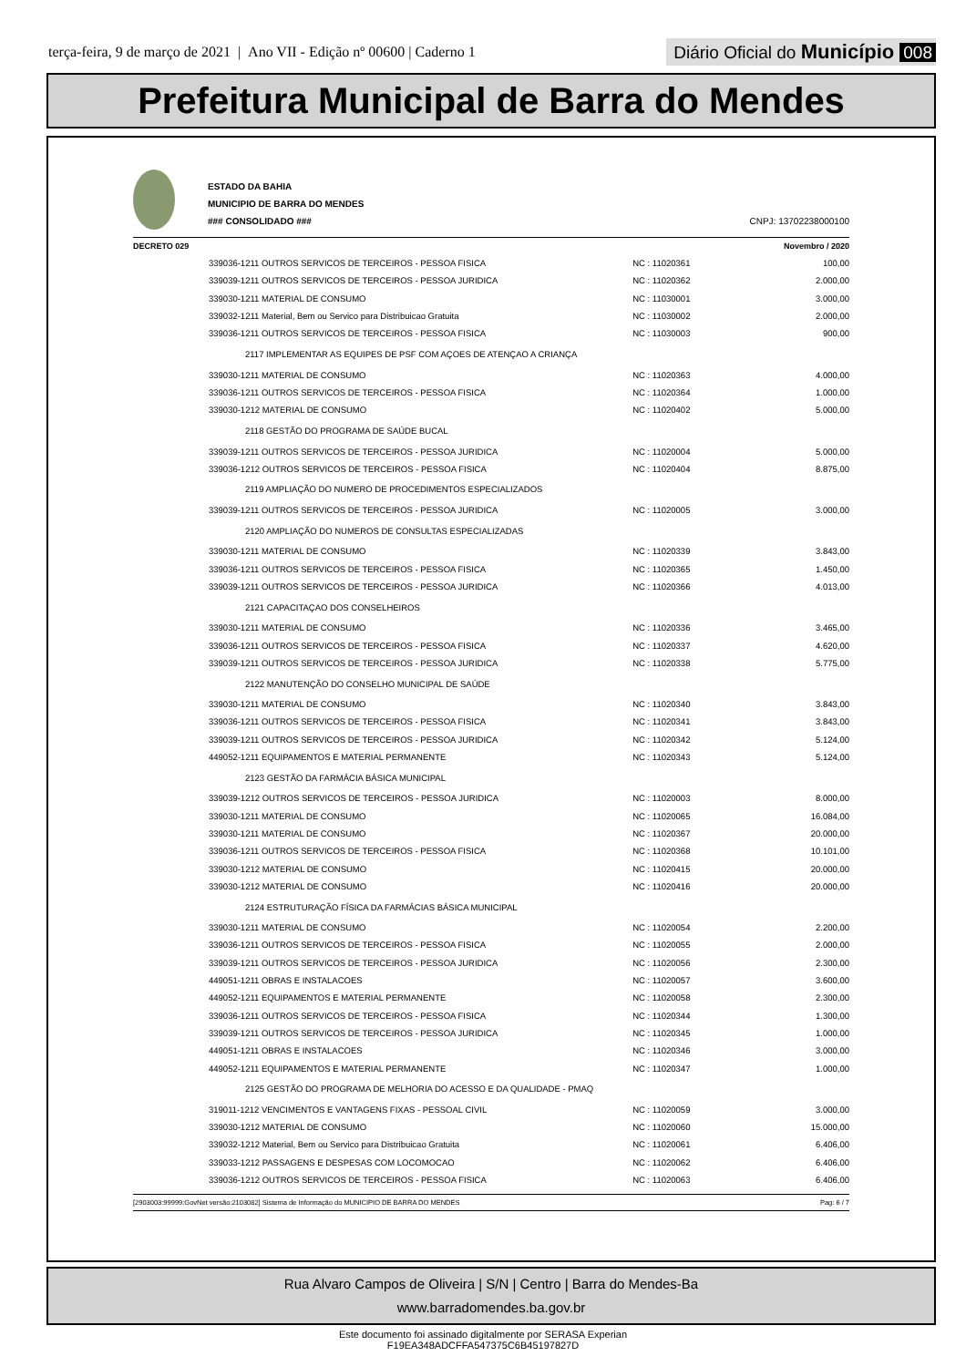terça-feira, 9 de março de 2021 | Ano VII - Edição nº 00600 | Caderno 1
Diário Oficial do Município 008
Prefeitura Municipal de Barra do Mendes
ESTADO DA BAHIA
MUNICIPIO DE BARRA DO MENDES
### CONSOLIDADO ###
CNPJ: 13702238000100
DECRETO 029 Novembro / 2020
| 339036-1211 OUTROS SERVICOS DE TERCEIROS - PESSOA FISICA | NC : 11020361 | 100,00 |
| 339039-1211 OUTROS SERVICOS DE TERCEIROS - PESSOA JURIDICA | NC : 11020362 | 2.000,00 |
| 339030-1211 MATERIAL DE CONSUMO | NC : 11030001 | 3.000,00 |
| 339032-1211 Material, Bem ou Servico para Distribuicao Gratuita | NC : 11030002 | 2.000,00 |
| 339036-1211 OUTROS SERVICOS DE TERCEIROS - PESSOA FISICA | NC : 11030003 | 900,00 |
| 2117 IMPLEMENTAR AS EQUIPES DE PSF COM AÇOES DE ATENÇAO A CRIANÇA | | |
| 339030-1211 MATERIAL DE CONSUMO | NC : 11020363 | 4.000,00 |
| 339036-1211 OUTROS SERVICOS DE TERCEIROS - PESSOA FISICA | NC : 11020364 | 1.000,00 |
| 339030-1212 MATERIAL DE CONSUMO | NC : 11020402 | 5.000,00 |
| 2118 GESTÃO DO PROGRAMA DE SAÚDE BUCAL | | |
| 339039-1211 OUTROS SERVICOS DE TERCEIROS - PESSOA JURIDICA | NC : 11020004 | 5.000,00 |
| 339036-1212 OUTROS SERVICOS DE TERCEIROS - PESSOA FISICA | NC : 11020404 | 8.875,00 |
| 2119 AMPLIAÇÃO DO NUMERO DE PROCEDIMENTOS ESPECIALIZADOS | | |
| 339039-1211 OUTROS SERVICOS DE TERCEIROS - PESSOA JURIDICA | NC : 11020005 | 3.000,00 |
| 2120 AMPLIAÇÃO DO NUMEROS DE CONSULTAS ESPECIALIZADAS | | |
| 339030-1211 MATERIAL DE CONSUMO | NC : 11020339 | 3.843,00 |
| 339036-1211 OUTROS SERVICOS DE TERCEIROS - PESSOA FISICA | NC : 11020365 | 1.450,00 |
| 339039-1211 OUTROS SERVICOS DE TERCEIROS - PESSOA JURIDICA | NC : 11020366 | 4.013,00 |
| 2121 CAPACITAÇAO DOS CONSELHEIROS | | |
| 339030-1211 MATERIAL DE CONSUMO | NC : 11020336 | 3.465,00 |
| 339036-1211 OUTROS SERVICOS DE TERCEIROS - PESSOA FISICA | NC : 11020337 | 4.620,00 |
| 339039-1211 OUTROS SERVICOS DE TERCEIROS - PESSOA JURIDICA | NC : 11020338 | 5.775,00 |
| 2122 MANUTENÇÃO DO CONSELHO MUNICIPAL DE SAÚDE | | |
| 339030-1211 MATERIAL DE CONSUMO | NC : 11020340 | 3.843,00 |
| 339036-1211 OUTROS SERVICOS DE TERCEIROS - PESSOA FISICA | NC : 11020341 | 3.843,00 |
| 339039-1211 OUTROS SERVICOS DE TERCEIROS - PESSOA JURIDICA | NC : 11020342 | 5.124,00 |
| 449052-1211 EQUIPAMENTOS E MATERIAL PERMANENTE | NC : 11020343 | 5.124,00 |
| 2123 GESTÃO DA FARMÁCIA BÁSICA MUNICIPAL | | |
| 339039-1212 OUTROS SERVICOS DE TERCEIROS - PESSOA JURIDICA | NC : 11020003 | 8.000,00 |
| 339030-1211 MATERIAL DE CONSUMO | NC : 11020065 | 16.084,00 |
| 339030-1211 MATERIAL DE CONSUMO | NC : 11020367 | 20.000,00 |
| 339036-1211 OUTROS SERVICOS DE TERCEIROS - PESSOA FISICA | NC : 11020368 | 10.101,00 |
| 339030-1212 MATERIAL DE CONSUMO | NC : 11020415 | 20.000,00 |
| 339030-1212 MATERIAL DE CONSUMO | NC : 11020416 | 20.000,00 |
| 2124 ESTRUTURAÇÃO FÍSICA DA FARMÁCIAS BÁSICA MUNICIPAL | | |
| 339030-1211 MATERIAL DE CONSUMO | NC : 11020054 | 2.200,00 |
| 339036-1211 OUTROS SERVICOS DE TERCEIROS - PESSOA FISICA | NC : 11020055 | 2.000,00 |
| 339039-1211 OUTROS SERVICOS DE TERCEIROS - PESSOA JURIDICA | NC : 11020056 | 2.300,00 |
| 449051-1211 OBRAS E INSTALACOES | NC : 11020057 | 3.600,00 |
| 449052-1211 EQUIPAMENTOS E MATERIAL PERMANENTE | NC : 11020058 | 2.300,00 |
| 339036-1211 OUTROS SERVICOS DE TERCEIROS - PESSOA FISICA | NC : 11020344 | 1.300,00 |
| 339039-1211 OUTROS SERVICOS DE TERCEIROS - PESSOA JURIDICA | NC : 11020345 | 1.000,00 |
| 449051-1211 OBRAS E INSTALACOES | NC : 11020346 | 3.000,00 |
| 449052-1211 EQUIPAMENTOS E MATERIAL PERMANENTE | NC : 11020347 | 1.000,00 |
| 2125 GESTÃO DO PROGRAMA DE MELHORIA DO ACESSO E DA QUALIDADE - PMAQ | | |
| 319011-1212 VENCIMENTOS E VANTAGENS FIXAS - PESSOAL CIVIL | NC : 11020059 | 3.000,00 |
| 339030-1212 MATERIAL DE CONSUMO | NC : 11020060 | 15.000,00 |
| 339032-1212 Material, Bem ou Servico para Distribuicao Gratuita | NC : 11020061 | 6.406,00 |
| 339033-1212 PASSAGENS E DESPESAS COM LOCOMOCAO | NC : 11020062 | 6.406,00 |
| 339036-1212 OUTROS SERVICOS DE TERCEIROS - PESSOA FISICA | NC : 11020063 | 6.406,00 |
[2903003:99999:GovNet versão:2103082] Sistema de Informação do MUNICIPIO DE BARRA DO MENDES Pag: 6 / 7
Rua Alvaro Campos de Oliveira | S/N | Centro | Barra do Mendes-Ba
www.barradomendes.ba.gov.br
Este documento foi assinado digitalmente por SERASA Experian
F19EA348ADCFFA547375C6B45197827D